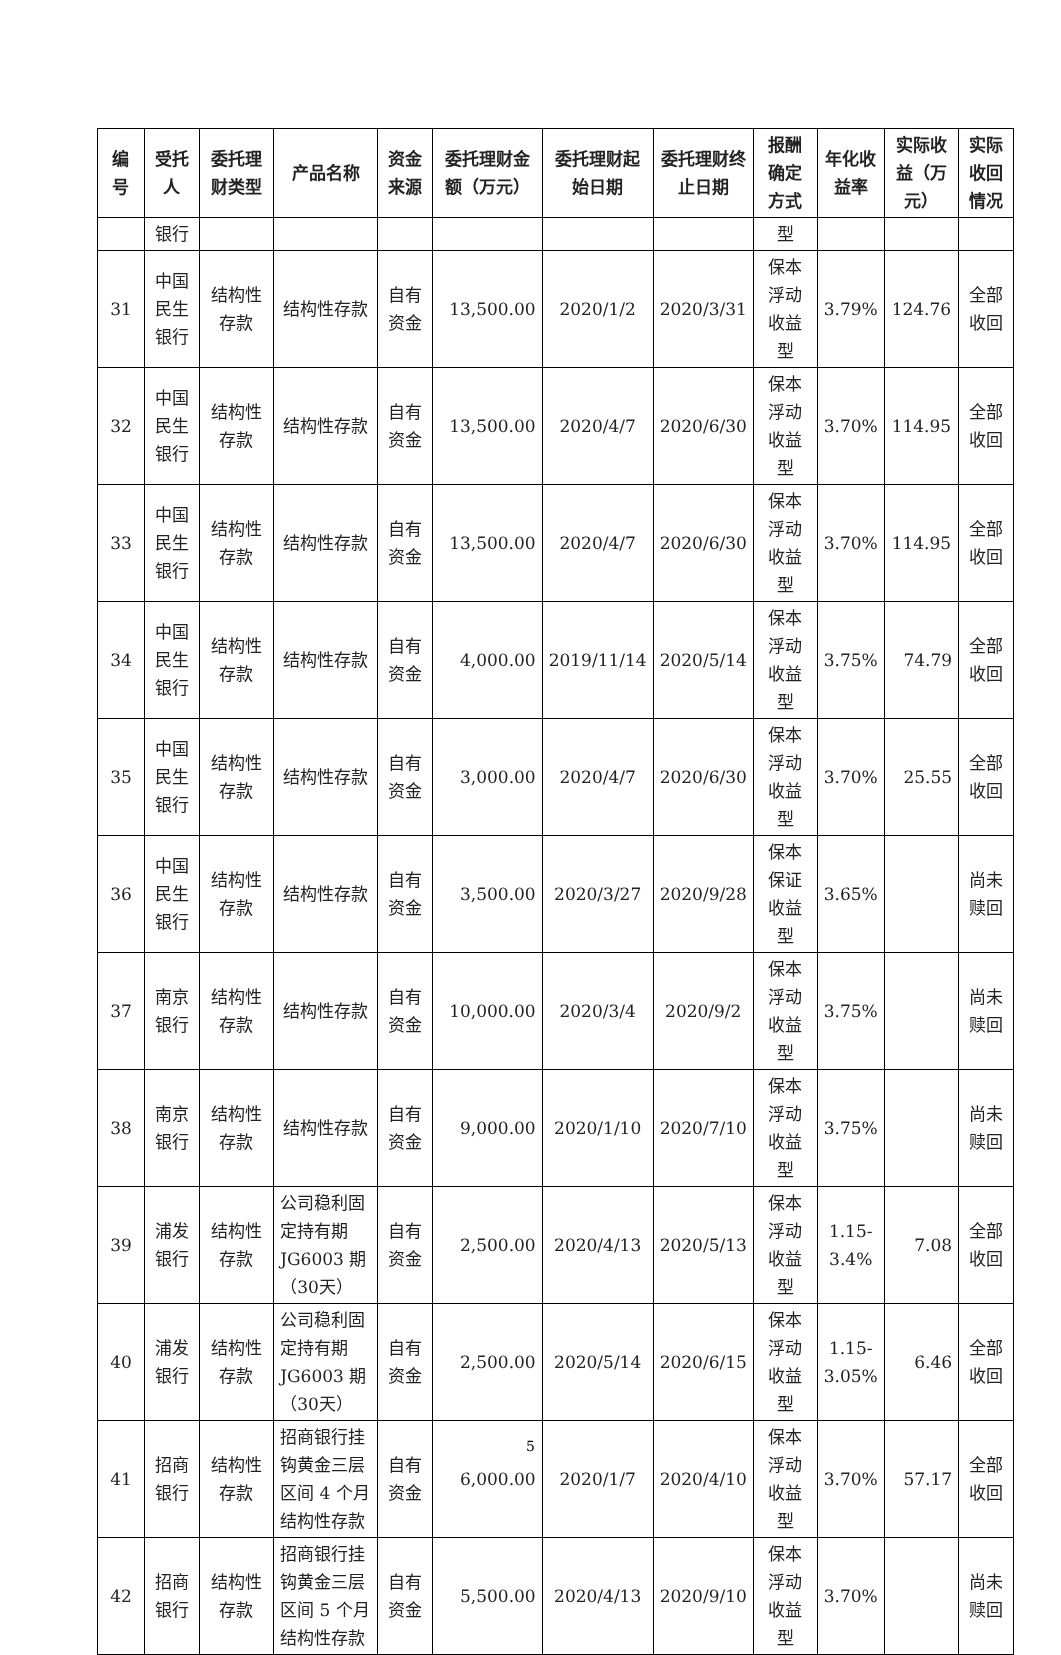| 编号 | 受托人 | 委托理财类型 | 产品名称 | 资金来源 | 委托理财金额（万元） | 委托理财起始日期 | 委托理财终止日期 | 报酬确定方式 | 年化收益率 | 实际收益（万元） | 实际收回情况 |
| --- | --- | --- | --- | --- | --- | --- | --- | --- | --- | --- | --- |
| | 银行 | | | | | | | 型 | | | |
| 31 | 中国民生银行 | 结构性存款 | 结构性存款 | 自有资金 | 13,500.00 | 2020/1/2 | 2020/3/31 | 保本浮动收益型 | 3.79% | 124.76 | 全部收回 |
| 32 | 中国民生银行 | 结构性存款 | 结构性存款 | 自有资金 | 13,500.00 | 2020/4/7 | 2020/6/30 | 保本浮动收益型 | 3.70% | 114.95 | 全部收回 |
| 33 | 中国民生银行 | 结构性存款 | 结构性存款 | 自有资金 | 13,500.00 | 2020/4/7 | 2020/6/30 | 保本浮动收益型 | 3.70% | 114.95 | 全部收回 |
| 34 | 中国民生银行 | 结构性存款 | 结构性存款 | 自有资金 | 4,000.00 | 2019/11/14 | 2020/5/14 | 保本浮动收益型 | 3.75% | 74.79 | 全部收回 |
| 35 | 中国民生银行 | 结构性存款 | 结构性存款 | 自有资金 | 3,000.00 | 2020/4/7 | 2020/6/30 | 保本浮动收益型 | 3.70% | 25.55 | 全部收回 |
| 36 | 中国民生银行 | 结构性存款 | 结构性存款 | 自有资金 | 3,500.00 | 2020/3/27 | 2020/9/28 | 保本保证收益型 | 3.65% | | 尚未赎回 |
| 37 | 南京银行 | 结构性存款 | 结构性存款 | 自有资金 | 10,000.00 | 2020/3/4 | 2020/9/2 | 保本浮动收益型 | 3.75% | | 尚未赎回 |
| 38 | 南京银行 | 结构性存款 | 结构性存款 | 自有资金 | 9,000.00 | 2020/1/10 | 2020/7/10 | 保本浮动收益型 | 3.75% | | 尚未赎回 |
| 39 | 浦发银行 | 结构性存款 | 公司稳利固定持有期 JG6003 期（30天） | 自有资金 | 2,500.00 | 2020/4/13 | 2020/5/13 | 保本浮动收益型 | 1.15-3.4% | 7.08 | 全部收回 |
| 40 | 浦发银行 | 结构性存款 | 公司稳利固定持有期 JG6003 期（30天） | 自有资金 | 2,500.00 | 2020/5/14 | 2020/6/15 | 保本浮动收益型 | 1.15-3.05% | 6.46 | 全部收回 |
| 41 | 招商银行 | 结构性存款 | 招商银行挂钩黄金三层区间 4 个月结构性存款 | 自有资金 | 6,000.00 | 2020/1/7 | 2020/4/10 | 保本浮动收益型 | 3.70% | 57.17 | 全部收回 |
| 42 | 招商银行 | 结构性存款 | 招商银行挂钩黄金三层区间 5 个月结构性存款 | 自有资金 | 5,500.00 | 2020/4/13 | 2020/9/10 | 保本浮动收益型 | 3.70% | | 尚未赎回 |
5